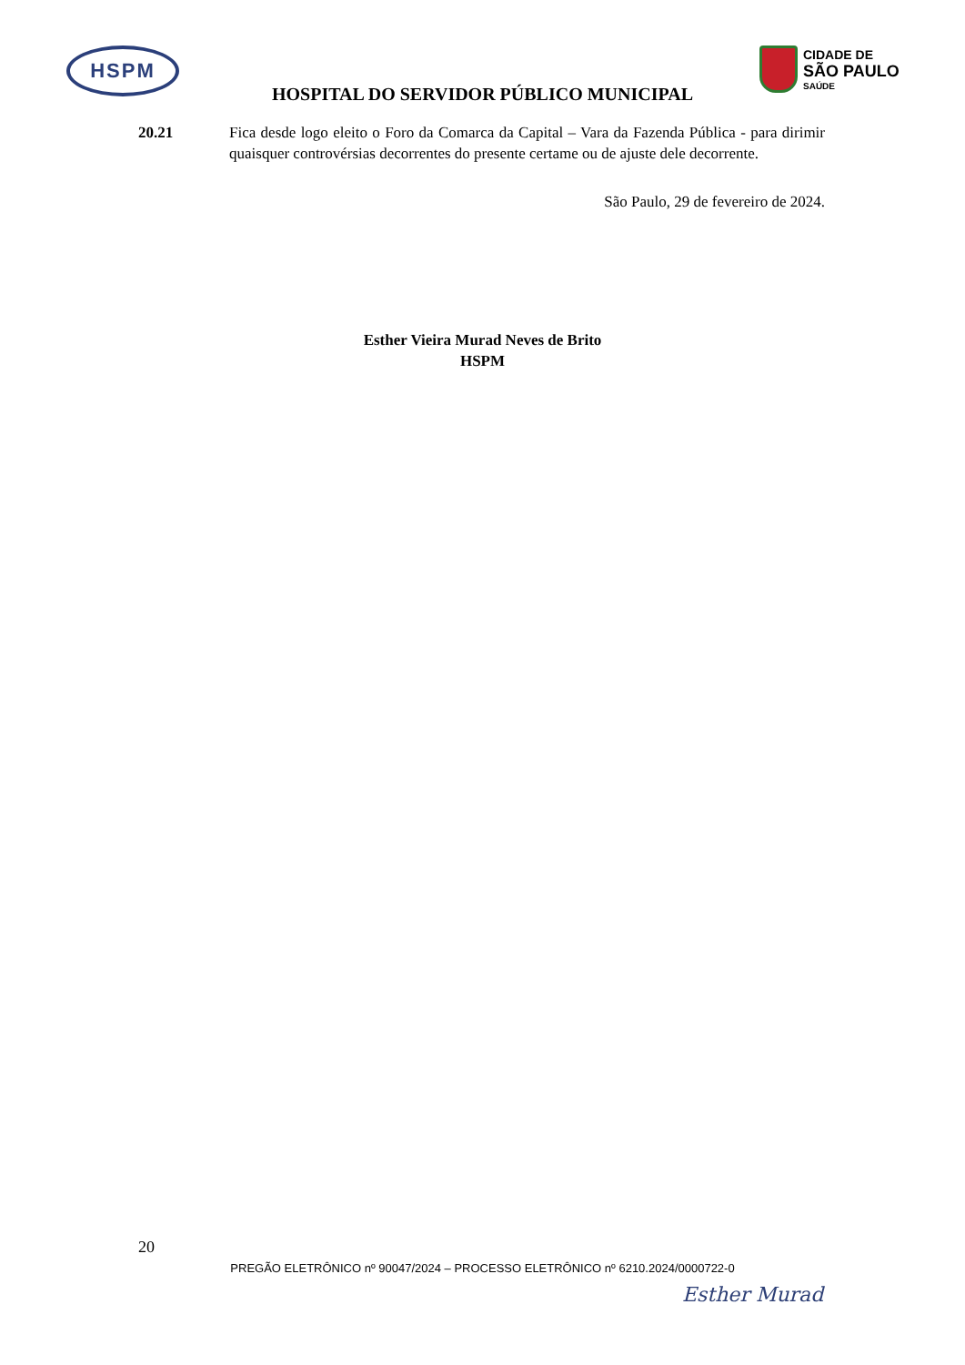HSPM
CIDADE DE
SÃO PAULO
SAÚDE
HOSPITAL DO SERVIDOR PÚBLICO MUNICIPAL
20.21 Fica desde logo eleito o Foro da Comarca da Capital – Vara da Fazenda Pública - para dirimir quaisquer controvérsias decorrentes do presente certame ou de ajuste dele decorrente.
São Paulo, 29 de fevereiro de 2024.
Esther Vieira Murad Neves de Brito
HSPM
20
PREGÃO ELETRÔNICO nº 90047/2024 – PROCESSO ELETRÔNICO nº 6210.2024/0000722-0
Esther Murad